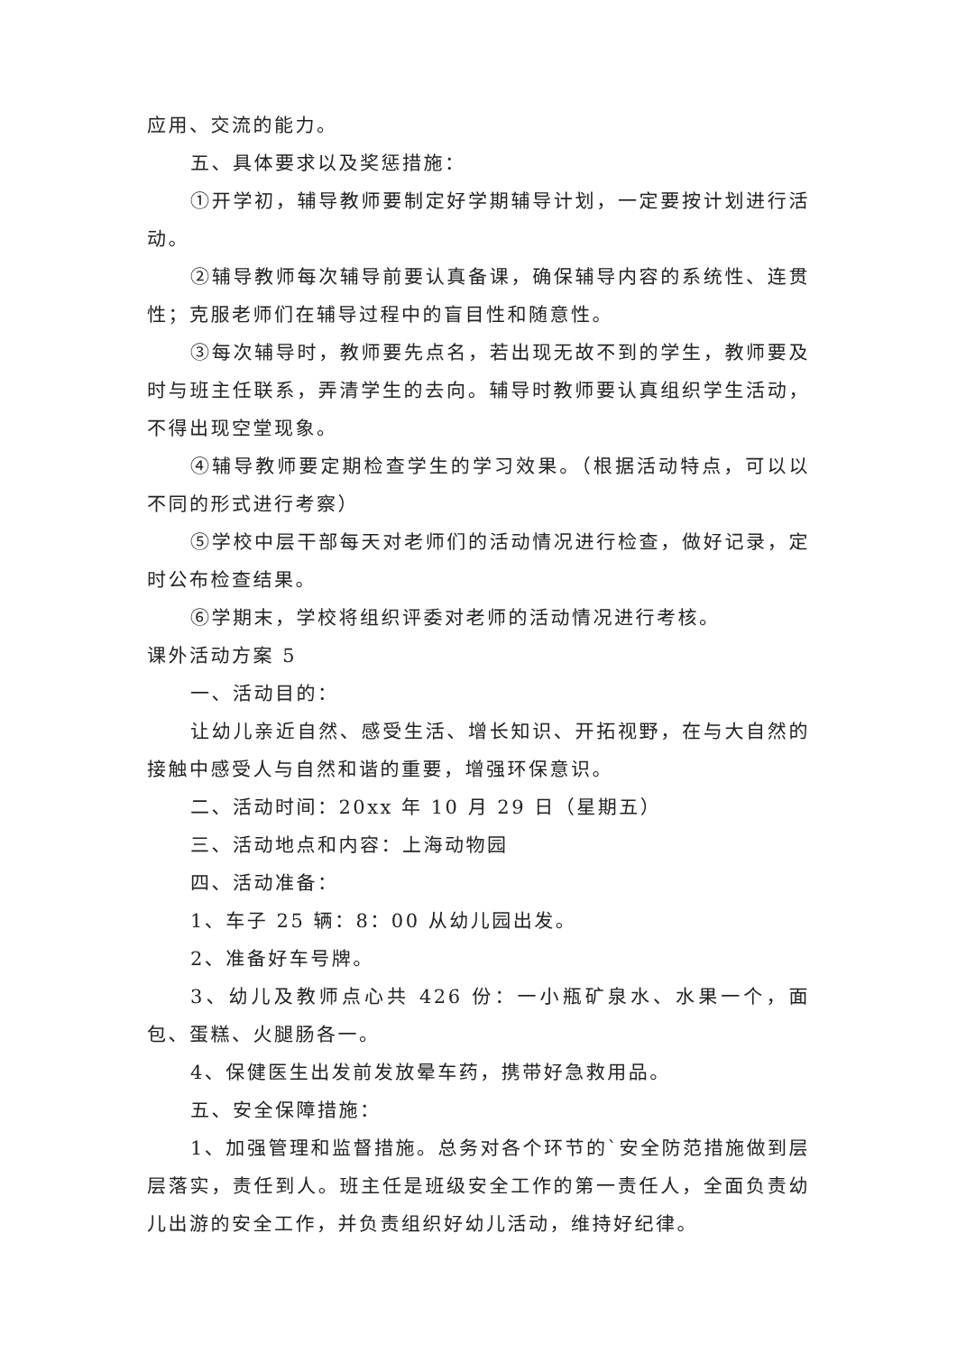应用、交流的能力。
五、具体要求以及奖惩措施：
①开学初，辅导教师要制定好学期辅导计划，一定要按计划进行活动。
②辅导教师每次辅导前要认真备课，确保辅导内容的系统性、连贯性；克服老师们在辅导过程中的盲目性和随意性。
③每次辅导时，教师要先点名，若出现无故不到的学生，教师要及时与班主任联系，弄清学生的去向。辅导时教师要认真组织学生活动，不得出现空堂现象。
④辅导教师要定期检查学生的学习效果。（根据活动特点，可以以不同的形式进行考察）
⑤学校中层干部每天对老师们的活动情况进行检查，做好记录，定时公布检查结果。
⑥学期末，学校将组织评委对老师的活动情况进行考核。
课外活动方案 5
一、活动目的：
让幼儿亲近自然、感受生活、增长知识、开拓视野，在与大自然的接触中感受人与自然和谐的重要，增强环保意识。
二、活动时间：20xx 年 10 月 29 日（星期五）
三、活动地点和内容：上海动物园
四、活动准备：
1、车子 25 辆：8：00 从幼儿园出发。
2、准备好车号牌。
3、幼儿及教师点心共 426 份：一小瓶矿泉水、水果一个，面包、蛋糕、火腿肠各一。
4、保健医生出发前发放晕车药，携带好急救用品。
五、安全保障措施：
1、加强管理和监督措施。总务对各个环节的`安全防范措施做到层层落实，责任到人。班主任是班级安全工作的第一责任人，全面负责幼儿出游的安全工作，并负责组织好幼儿活动，维持好纪律。